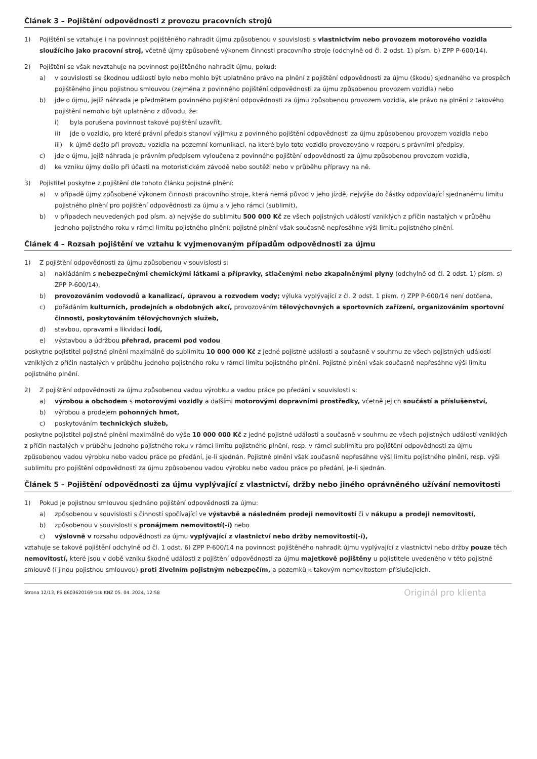Článek 3 – Pojištění odpovědnosti z provozu pracovních strojů
1) Pojištění se vztahuje i na povinnost pojištěného nahradit újmu způsobenou v souvislosti s vlastnictvím nebo provozem motorového vozidla sloužícího jako pracovní stroj, včetně újmy způsobené výkonem činnosti pracovního stroje (odchylně od čl. 2 odst. 1) písm. b) ZPP P-600/14).
2) Pojištění se však nevztahuje na povinnost pojištěného nahradit újmu, pokud:
a) v souvislosti se škodnou událostí bylo nebo mohlo být uplatněno právo na plnění z pojištění odpovědnosti za újmu (škodu) sjednaného ve prospěch pojištěného jinou pojistnou smlouvou (zejména z povinného pojištění odpovědnosti za újmu způsobenou provozem vozidla) nebo
b) jde o újmu, jejíž náhrada je předmětem povinného pojištění odpovědnosti za újmu způsobenou provozem vozidla, ale právo na plnění z takového pojištění nemohlo být uplatněno z důvodu, že:
i) byla porušena povinnost takové pojištění uzavřít,
ii) jde o vozidlo, pro které právní předpis stanoví výjimku z povinného pojištění odpovědnosti za újmu způsobenou provozem vozidla nebo
iii) k újmě došlo při provozu vozidla na pozemní komunikaci, na které bylo toto vozidlo provozováno v rozporu s právními předpisy,
c) jde o újmu, jejíž náhrada je právním předpisem vyloučena z povinného pojištění odpovědnosti za újmu způsobenou provozem vozidla,
d) ke vzniku újmy došlo při účasti na motoristickém závodě nebo soutěži nebo v průběhu přípravy na ně.
3) Pojistitel poskytne z pojištění dle tohoto článku pojistné plnění:
a) v případě újmy způsobené výkonem činnosti pracovního stroje, která nemá původ v jeho jízdě, nejvýše do částky odpovídající sjednanému limitu pojistného plnění pro pojištění odpovědnosti za újmu a v jeho rámci (sublimit),
b) v případech neuvedených pod písm. a) nejvýše do sublimitu 500 000 Kč ze všech pojistných událostí vzniklých z příčin nastalých v průběhu jednoho pojistného roku v rámci limitu pojistného plnění; pojistné plnění však současně nepřesáhne výši limitu pojistného plnění.
Článek 4 – Rozsah pojištění ve vztahu k vyjmenovaným případům odpovědnosti za újmu
1) Z pojištění odpovědnosti za újmu způsobenou v souvislosti s:
a) nakládáním s nebezpečnými chemickými látkami a přípravky, stlačenými nebo zkapalněnými plyny (odchylně od čl. 2 odst. 1) písm. s) ZPP P-600/14),
b) provozováním vodovodů a kanalizací, úpravou a rozvodem vody; výluka vyplývající z čl. 2 odst. 1 písm. r) ZPP P-600/14 není dotčena,
c) pořádáním kulturních, prodejních a obdobných akcí, provozováním tělovýchovných a sportovních zařízení, organizováním sportovní činnosti, poskytováním tělovýchovných služeb,
d) stavbou, opravami a likvidací lodí,
e) výstavbou a údržbou přehrad, pracemi pod vodou
poskytne pojistitel pojistné plnění maximálně do sublimitu 10 000 000 Kč z jedné pojistné události a současně v souhrnu ze všech pojistných událostí vzniklých z příčin nastalých v průběhu jednoho pojistného roku v rámci limitu pojistného plnění. Pojistné plnění však současně nepřesáhne výši limitu pojistného plnění.
2) Z pojištění odpovědnosti za újmu způsobenou vadou výrobku a vadou práce po předání v souvislosti s:
a) výrobou a obchodem s motorovými vozidly a dalšími motorovými dopravními prostředky, včetně jejich součástí a příslušenství,
b) výrobou a prodejem pohonných hmot,
c) poskytováním technických služeb,
poskytne pojistitel pojistné plnění maximálně do výše 10 000 000 Kč z jedné pojistné události a současně v souhrnu ze všech pojistných událostí vzniklých z příčin nastalých v průběhu jednoho pojistného roku v rámci limitu pojistného plnění, resp. v rámci sublimitu pro pojištění odpovědnosti za újmu způsobenou vadou výrobku nebo vadou práce po předání, je-li sjednán. Pojistné plnění však současně nepřesáhne výši limitu pojistného plnění, resp. výši sublimitu pro pojištění odpovědnosti za újmu způsobenou vadou výrobku nebo vadou práce po předání, je-li sjednán.
Článek 5 – Pojištění odpovědnosti za újmu vyplývající z vlastnictví, držby nebo jiného oprávněného užívání nemovitosti
1) Pokud je pojistnou smlouvou sjednáno pojištění odpovědnosti za újmu:
a) způsobenou v souvislosti s činností spočívající ve výstavbě a následném prodeji nemovitostí či v nákupu a prodeji nemovitostí,
b) způsobenou v souvislosti s pronájmem nemovitostí(-í) nebo
c) výslovně v rozsahu odpovědnosti za újmu vyplývající z vlastnictví nebo držby nemovitostí(-í),
vztahuje se takové pojištění odchylně od čl. 1 odst. 6) ZPP P-600/14 na povinnost pojištěného nahradit újmu vyplývající z vlastnictví nebo držby pouze těch nemovitostí, které jsou v době vzniku škodné události z pojištění odpovědnosti za újmu majetkově pojištěny u pojistitele uvedeného v této pojistné smlouvě (i jinou pojistnou smlouvou) proti živelním pojistným nebezpečím, a pozemků k takovým nemovitostem příslušejících.
Strana 12/13, PS 8603620169 tisk KNZ 05. 04. 2024, 12:58 Originál pro klienta